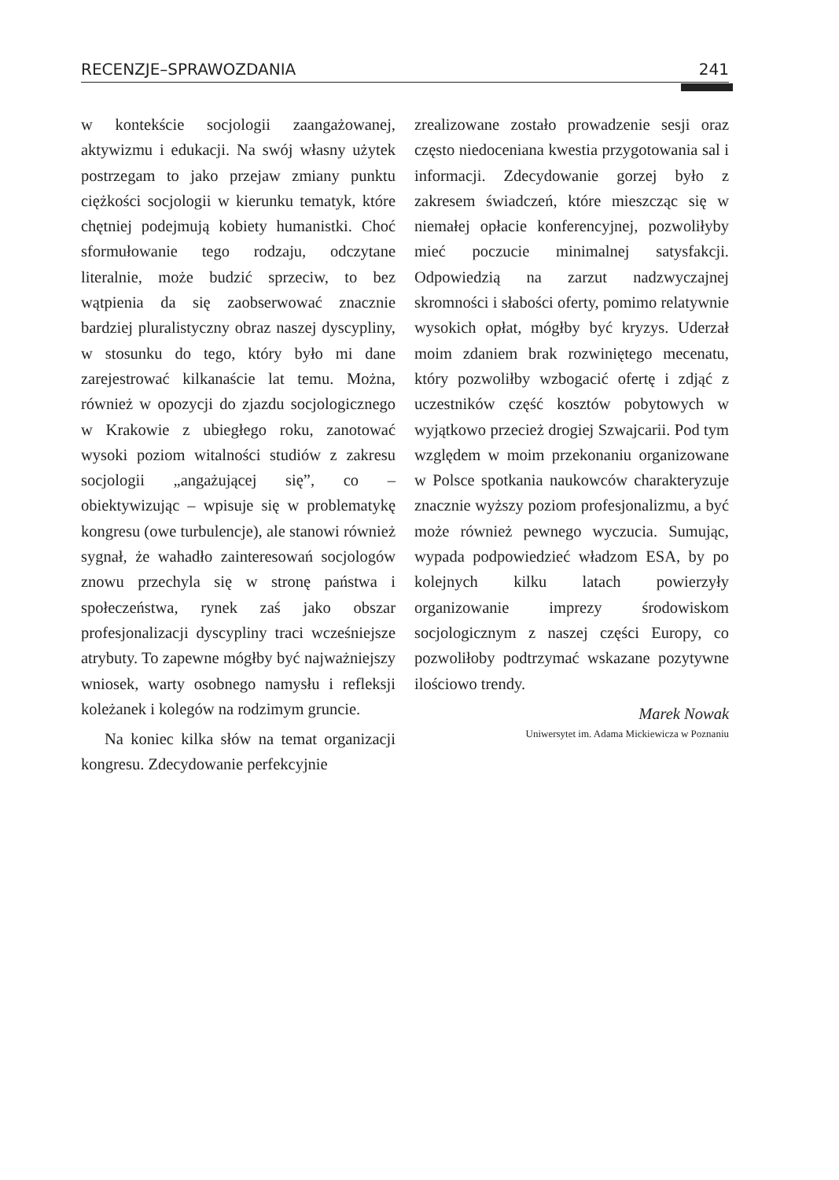RECENZJE–SPRAWOZDANIA 241
w kontekście socjologii zaangażowanej, aktywizmu i edukacji. Na swój własny użytek postrzegam to jako przejaw zmiany punktu ciężkości socjologii w kierunku tematyk, które chętniej podejmują kobiety humanistki. Choć sformułowanie tego rodzaju, odczytane literalnie, może budzić sprzeciw, to bez wątpienia da się zaobserwować znacznie bardziej pluralistyczny obraz naszej dyscypliny, w stosunku do tego, który było mi dane zarejestrować kilkanaście lat temu. Można, również w opozycji do zjazdu socjologicznego w Krakowie z ubiegłego roku, zanotować wysoki poziom witalności studiów z zakresu socjologii „angażującej się”, co – obiektywizując – wpisuje się w problematykę kongresu (owe turbulencje), ale stanowi również sygnał, że wahadło zainteresowań socjologów znowu przechyla się w stronę państwa i społeczeństwa, rynek zaś jako obszar profesjonalizacji dyscypliny traci wcześniejsze atrybuty. To zapewne mógłby być najważniejszy wniosek, warty osobnego namysłu i refleksji koleżanek i kolegów na rodzimym gruncie.
Na koniec kilka słów na temat organizacji kongresu. Zdecydowanie perfekcyjnie
zrealizowane zostało prowadzenie sesji oraz często niedoceniana kwestia przygotowania sal i informacji. Zdecydowanie gorzej było z zakresem świadczeń, które mieszcząc się w niemałej opłacie konferencyjnej, pozwoliłyby mieć poczucie minimalnej satysfakcji. Odpowiedzią na zarzut nadzwyczajnej skromności i słabości oferty, pomimo relatywnie wysokich opłat, mógłby być kryzys. Uderzał moim zdaniem brak rozwiniętego mecenatu, który pozwoliłby wzbogacić ofertę i zdjąć z uczestników część kosztów pobytowych w wyjątkowo przecież drogiej Szwajcarii. Pod tym względem w moim przekonaniu organizowane w Polsce spotkania naukowców charakteryzuje znacznie wyższy poziom profesjonalizmu, a być może również pewnego wyczucia. Sumując, wypada podpowiedzieć władzom ESA, by po kolejnych kilku latach powierzyły organizowanie imprezy środowiskom socjologicznym z naszej części Europy, co pozwoliłoby podtrzymać wskazane pozytywne ilościowo trendy.
Marek Nowak
Uniwersytet im. Adama Mickiewicza w Poznaniu